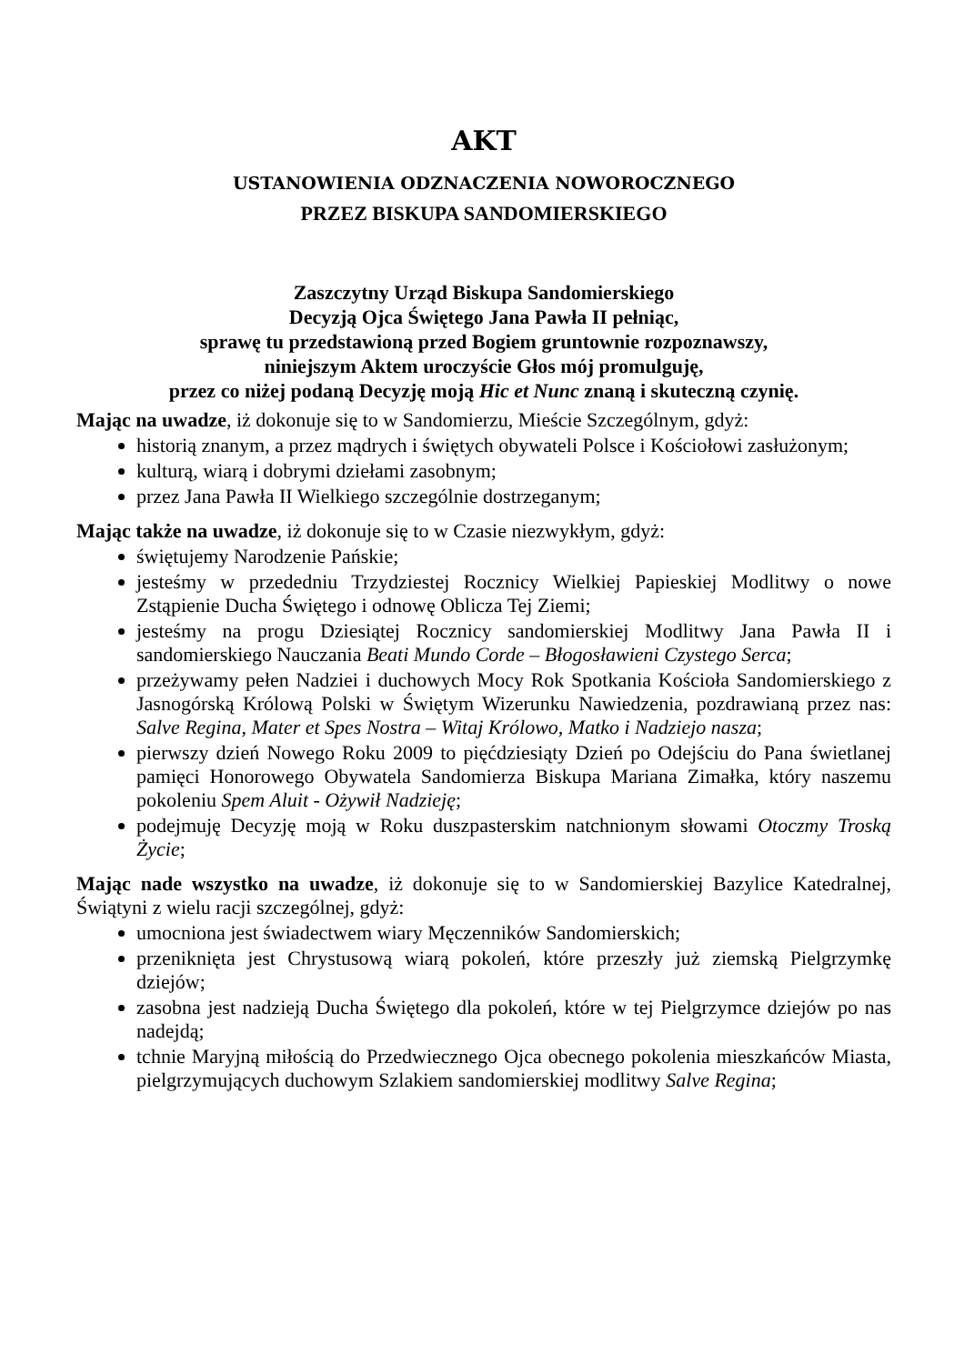AKT
USTANOWIENIA ODZNACZENIA NOWOROCZNEGO
PRZEZ BISKUPA SANDOMIERSKIEGO
Zaszczytny Urząd Biskupa Sandomierskiego
Decyzją Ojca Świętego Jana Pawła II pełniąc,
sprawę tu przedstawioną przed Bogiem gruntownie rozpoznawszy,
niniejszym Aktem uroczyście Głos mój promulguję,
przez co niżej podaną Decyzję moją Hic et Nunc znaną i skuteczną czynię.
Mając na uwadze, iż dokonuje się to w Sandomierzu, Mieście Szczególnym, gdyż:
historią znanym, a przez mądrych i świętych obywateli Polsce i Kościołowi zasłużonym;
kulturą, wiarą i dobrymi dziełami zasobnym;
przez Jana Pawła II Wielkiego szczególnie dostrzeganym;
Mając także na uwadze, iż dokonuje się to w Czasie niezwykłym, gdyż:
świętujemy Narodzenie Pańskie;
jesteśmy w przededniu Trzydziestej Rocznicy Wielkiej Papieskiej Modlitwy o nowe Zstąpienie Ducha Świętego i odnowę Oblicza Tej Ziemi;
jesteśmy na progu Dziesiątej Rocznicy sandomierskiej Modlitwy Jana Pawła II i sandomierskiego Nauczania Beati Mundo Corde – Błogosławieni Czystego Serca;
przeżywamy pełen Nadziei i duchowych Mocy Rok Spotkania Kościoła Sandomierskiego z Jasnogórską Królową Polski w Świętym Wizerunku Nawiedzenia, pozdrawianą przez nas: Salve Regina, Mater et Spes Nostra – Witaj Królowo, Matko i Nadziejo nasza;
pierwszy dzień Nowego Roku 2009 to pięćdziesiąty Dzień po Odejściu do Pana świetlanej pamięci Honorowego Obywatela Sandomierza Biskupa Mariana Zimałka, który naszemu pokoleniu Spem Aluit - Ożywił Nadzieję;
podejmuję Decyzję moją w Roku duszpasterskim natchnionym słowami Otoczmy Troską Życie;
Mając nade wszystko na uwadze, iż dokonuje się to w Sandomierskiej Bazylice Katedralnej, Świątyni z wielu racji szczególnej, gdyż:
umocniona jest świadectwem wiary Męczenników Sandomierskich;
przeniknięta jest Chrystusową wiarą pokoleń, które przeszły już ziemską Pielgrzymkę dziejów;
zasobna jest nadzieją Ducha Świętego dla pokoleń, które w tej Pielgrzymce dziejów po nas nadejdą;
tchnie Maryjną miłością do Przedwiecznego Ojca obecnego pokolenia mieszkańców Miasta, pielgrzymujących duchowym Szlakiem sandomierskiej modlitwy Salve Regina;